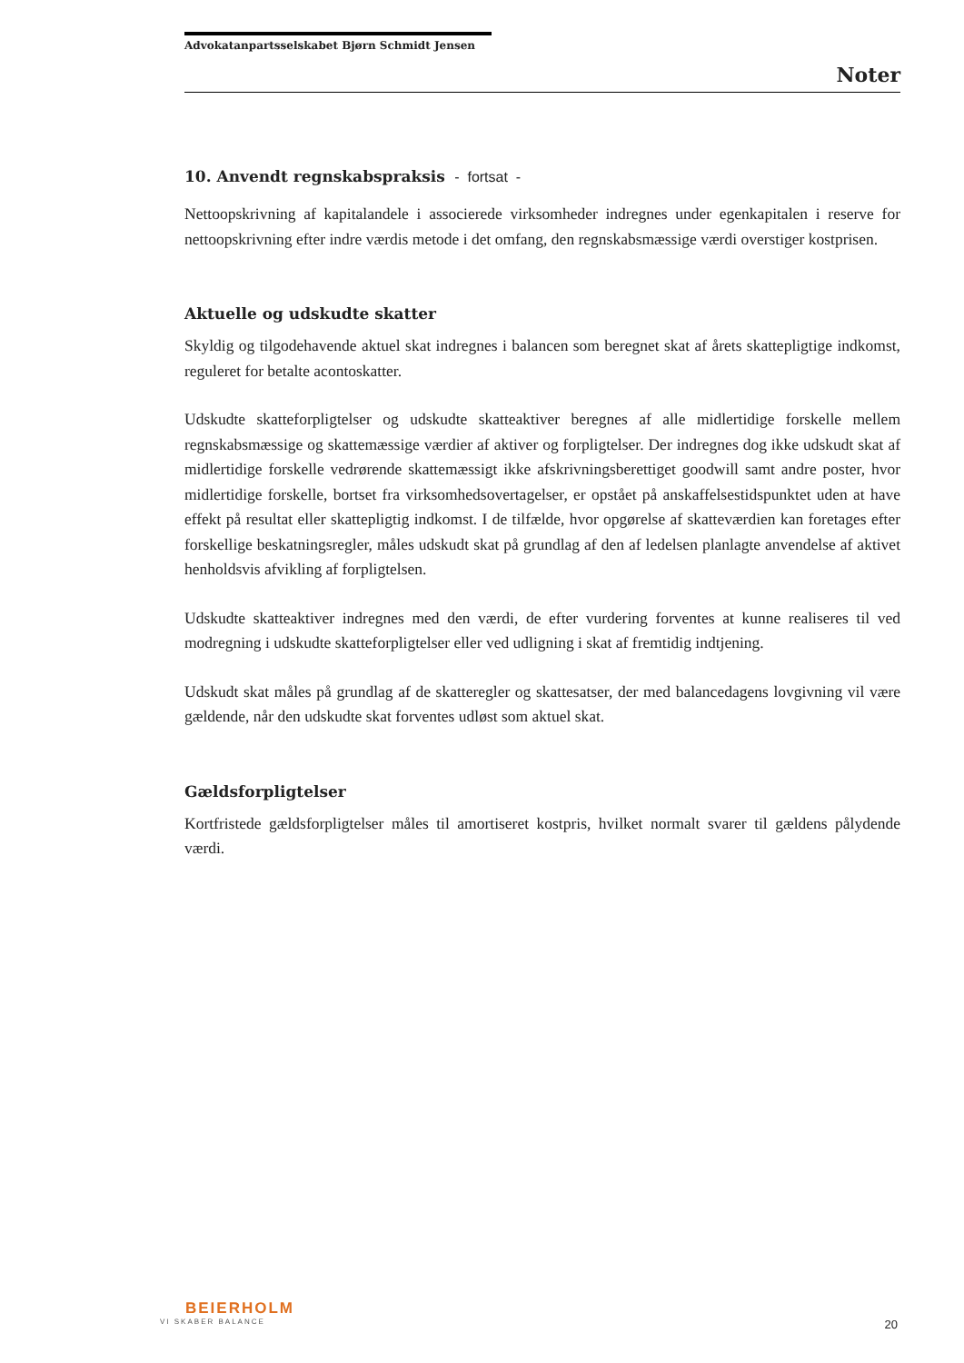Advokatanpartsselskabet Bjørn Schmidt Jensen
Noter
10. Anvendt regnskabspraksis - fortsat -
Nettoopskrivning af kapitalandele i associerede virksomheder indregnes under egenkapitalen i reserve for nettoopskrivning efter indre værdis metode i det omfang, den regnskabsmæssige værdi overstiger kostprisen.
Aktuelle og udskudte skatter
Skyldig og tilgodehavende aktuel skat indregnes i balancen som beregnet skat af årets skattepligtige indkomst, reguleret for betalte acontoskatter.
Udskudte skatteforpligtelser og udskudte skatteaktiver beregnes af alle midlertidige forskelle mellem regnskabsmæssige og skattemæssige værdier af aktiver og forpligtelser. Der indregnes dog ikke udskudt skat af midlertidige forskelle vedrørende skattemæssigt ikke afskrivningsberettiget goodwill samt andre poster, hvor midlertidige forskelle, bortset fra virksomhedsovertagelser, er opstået på anskaffelsestidspunktet uden at have effekt på resultat eller skattepligtig indkomst. I de tilfælde, hvor opgørelse af skatteværdien kan foretages efter forskellige beskatningsregler, måles udskudt skat på grundlag af den af ledelsen planlagte anvendelse af aktivet henholdsvis afvikling af forpligtelsen.
Udskudte skatteaktiver indregnes med den værdi, de efter vurdering forventes at kunne realiseres til ved modregning i udskudte skatteforpligtelser eller ved udligning i skat af fremtidig indtjening.
Udskudt skat måles på grundlag af de skatteregler og skattesatser, der med balancedagens lovgivning vil være gældende, når den udskudte skat forventes udløst som aktuel skat.
Gældsforpligtelser
Kortfristede gældsforpligtelser måles til amortiseret kostpris, hvilket normalt svarer til gældens pålydende værdi.
BEIERHOLM
VI SKABER BALANCE
20